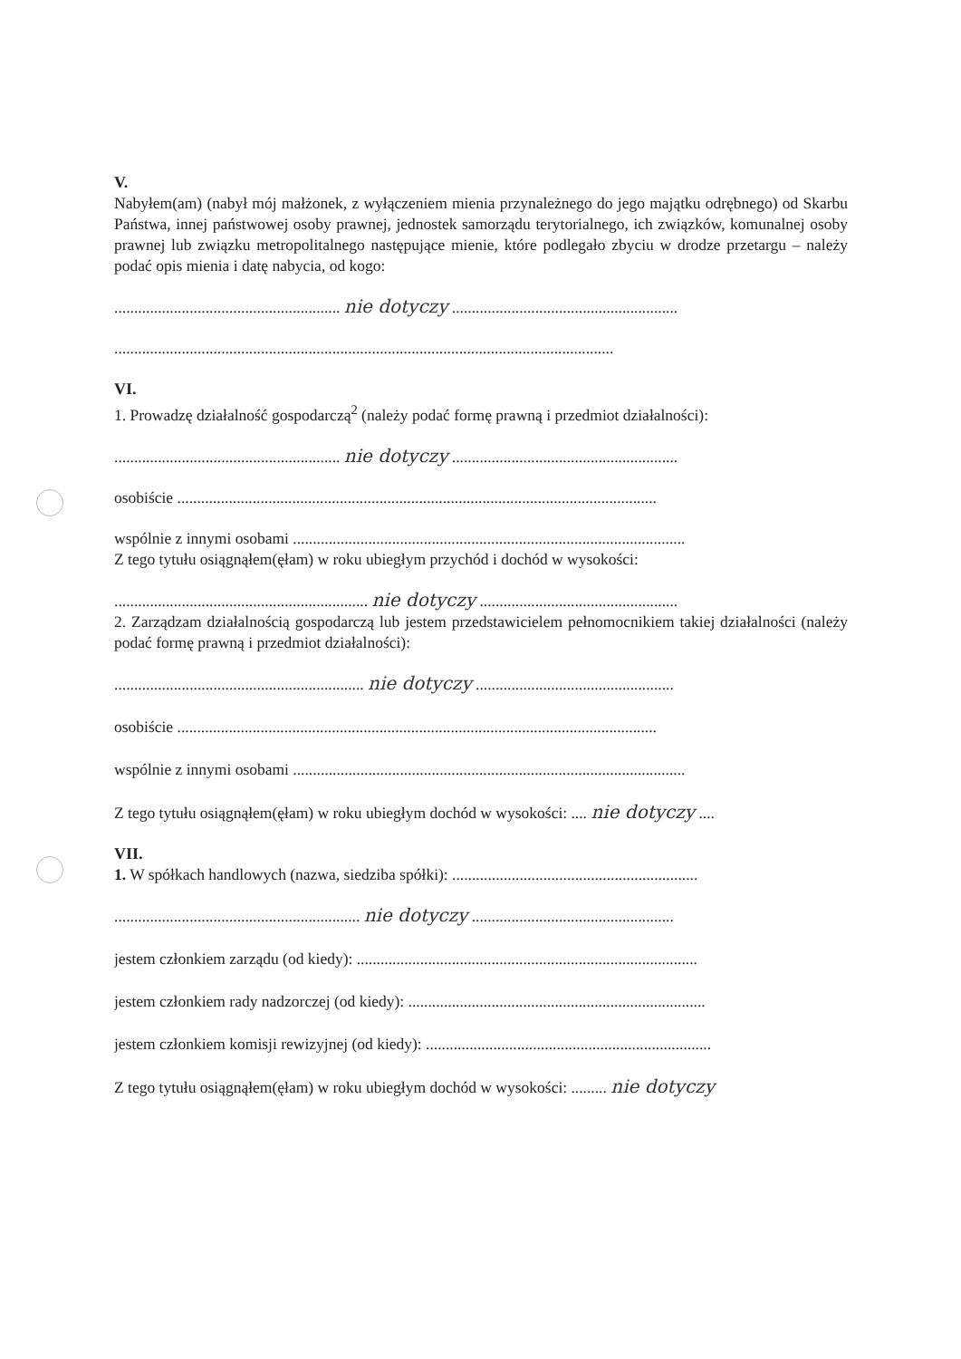V.
Nabyłem(am) (nabył mój małżonek, z wyłączeniem mienia przynależnego do jego majątku odrębnego) od Skarbu Państwa, innej państwowej osoby prawnej, jednostek samorządu terytorialnego, ich związków, komunalnej osoby prawnej lub związku metropolitalnego następujące mienie, które podlegało zbyciu w drodze przetargu – należy podać opis mienia i datę nabycia, od kogo:
......................................................... nie dotyczy .........................................................
..............................................................................................................................
VI.
1. Prowadzę działalność gospodarczą<sup>2</sup> (należy podać formę prawną i przedmiot działalności):
......................................................... nie dotyczy .........................................................
osobiście .........................................................................................................................
wspólnie z innymi osobami ...................................................................................................
Z tego tytułu osiągnąłem(ęłam) w roku ubiegłym przychód i dochód w wysokości:
................................................................ nie dotyczy ..................................................
2. Zarządzam działalnością gospodarczą lub jestem przedstawicielem pełnomocnikiem takiej działalności (należy podać formę prawną i przedmiot działalności):
............................................................... nie dotyczy ..................................................
osobiście .........................................................................................................................
wspólnie z innymi osobami ...................................................................................................
Z tego tytułu osiągnąłem(ęłam) w roku ubiegłym dochód w wysokości: .... nie dotyczy ....
VII.
1. W spółkach handlowych (nazwa, siedziba spółki): ..............................................................
.............................................................. nie dotyczy ...................................................
jestem członkiem zarządu (od kiedy): ......................................................................................
jestem członkiem rady nadzorczej (od kiedy): ...........................................................................
jestem członkiem komisji rewizyjnej (od kiedy): ........................................................................
Z tego tytułu osiągnąłem(ęłam) w roku ubiegłym dochód w wysokości: ......... nie dotyczy